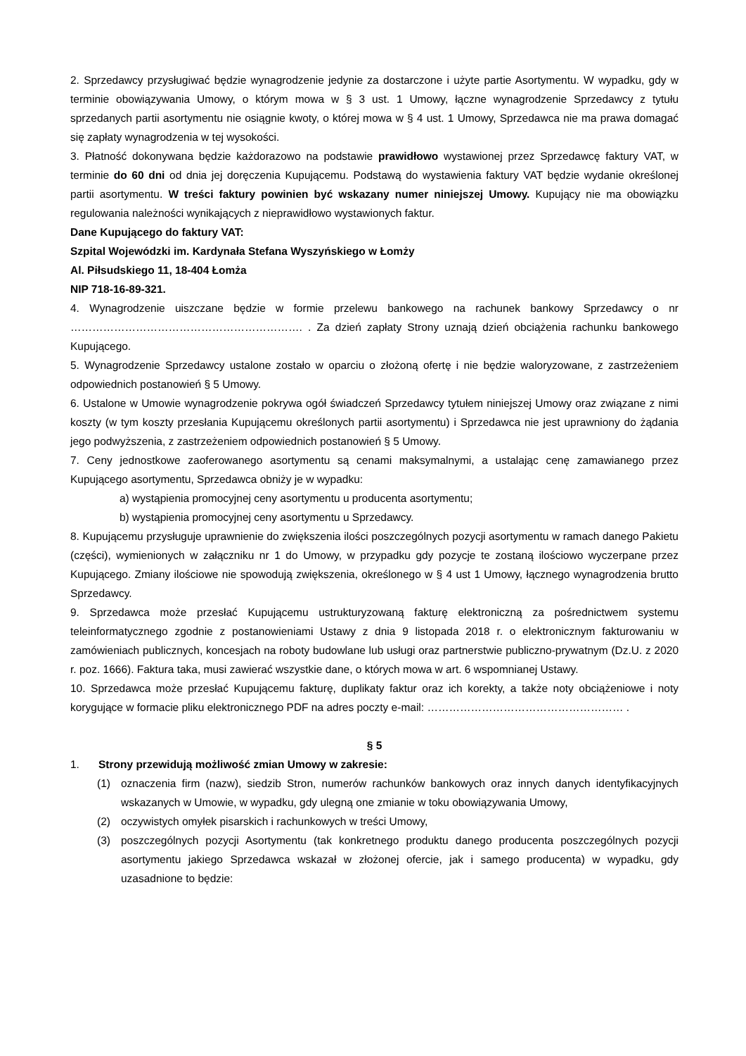2. Sprzedawcy przysługiwać będzie wynagrodzenie jedynie za dostarczone i użyte partie Asortymentu. W wypadku, gdy w terminie obowiązywania Umowy, o którym mowa w § 3 ust. 1 Umowy, łączne wynagrodzenie Sprzedawcy z tytułu sprzedanych partii asortymentu nie osiągnie kwoty, o której mowa w § 4 ust. 1 Umowy, Sprzedawca nie ma prawa domagać się zapłaty wynagrodzenia w tej wysokości.
3. Płatność dokonywana będzie każdorazowo na podstawie prawidłowo wystawionej przez Sprzedawcę faktury VAT, w terminie do 60 dni od dnia jej doręczenia Kupującemu. Podstawą do wystawienia faktury VAT będzie wydanie określonej partii asortymentu. W treści faktury powinien być wskazany numer niniejszej Umowy. Kupujący nie ma obowiązku regulowania należności wynikających z nieprawidłowo wystawionych faktur.
Dane Kupującego do faktury VAT:
Szpital Wojewódzki im. Kardynała Stefana Wyszyńskiego w Łomży
Al. Piłsudskiego 11, 18-404 Łomża
NIP 718-16-89-321.
4. Wynagrodzenie uiszczane będzie w formie przelewu bankowego na rachunek bankowy Sprzedawcy o nr ………………………………………………………. . Za dzień zapłaty Strony uznają dzień obciążenia rachunku bankowego Kupującego.
5. Wynagrodzenie Sprzedawcy ustalone zostało w oparciu o złożoną ofertę i nie będzie waloryzowane, z zastrzeżeniem odpowiednich postanowień § 5 Umowy.
6. Ustalone w Umowie wynagrodzenie pokrywa ogół świadczeń Sprzedawcy tytułem niniejszej Umowy oraz związane z nimi koszty (w tym koszty przesłania Kupującemu określonych partii asortymentu) i Sprzedawca nie jest uprawniony do żądania jego podwyższenia, z zastrzeżeniem odpowiednich postanowień § 5 Umowy.
7. Ceny jednostkowe zaoferowanego asortymentu są cenami maksymalnymi, a ustalając cenę zamawianego przez Kupującego asortymentu, Sprzedawca obniży je w wypadku:
a) wystąpienia promocyjnej ceny asortymentu u producenta asortymentu;
b) wystąpienia promocyjnej ceny asortymentu u Sprzedawcy.
8. Kupującemu przysługuje uprawnienie do zwiększenia ilości poszczególnych pozycji asortymentu w ramach danego Pakietu (części), wymienionych w załączniku nr 1 do Umowy, w przypadku gdy pozycje te zostaną ilościowo wyczerpane przez Kupującego. Zmiany ilościowe nie spowodują zwiększenia, określonego w § 4 ust 1 Umowy, łącznego wynagrodzenia brutto Sprzedawcy.
9. Sprzedawca może przesłać Kupującemu ustrukturyzowaną fakturę elektroniczną za pośrednictwem systemu teleinformatycznego zgodnie z postanowieniami Ustawy z dnia 9 listopada 2018 r. o elektronicznym fakturowaniu w zamówieniach publicznych, koncesjach na roboty budowlane lub usługi oraz partnerstwie publiczno-prywatnym (Dz.U. z 2020 r. poz. 1666). Faktura taka, musi zawierać wszystkie dane, o których mowa w art. 6 wspomnianej Ustawy.
10. Sprzedawca może przesłać Kupującemu fakturę, duplikaty faktur oraz ich korekty, a także noty obciążeniowe i noty korygujące w formacie pliku elektronicznego PDF na adres poczty e-mail: ……………………………………………… .
§ 5
1. Strony przewidują możliwość zmian Umowy w zakresie:
(1) oznaczenia firm (nazw), siedzib Stron, numerów rachunków bankowych oraz innych danych identyfikacyjnych wskazanych w Umowie, w wypadku, gdy ulegną one zmianie w toku obowiązywania Umowy,
(2) oczywistych omyłek pisarskich i rachunkowych w treści Umowy,
(3) poszczególnych pozycji Asortymentu (tak konkretnego produktu danego producenta poszczególnych pozycji asortymentu jakiego Sprzedawca wskazał w złożonej ofercie, jak i samego producenta) w wypadku, gdy uzasadnione to będzie: